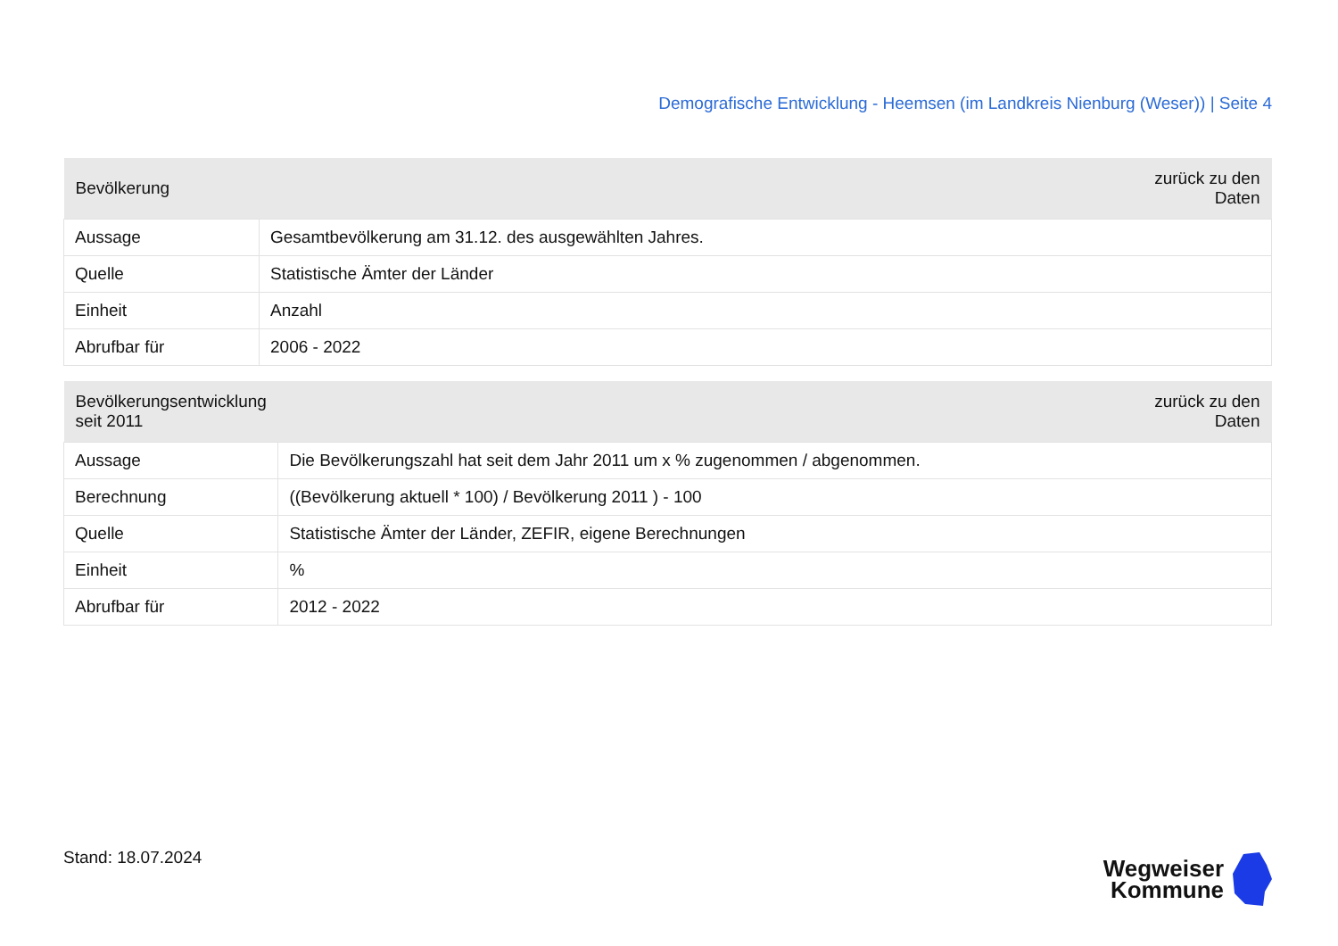Demografische Entwicklung - Heemsen (im Landkreis Nienburg (Weser)) | Seite 4
| Bevölkerung | zurück zu den Daten |
| --- | --- |
| Aussage | Gesamtbevölkerung am 31.12. des ausgewählten Jahres. |
| Quelle | Statistische Ämter der Länder |
| Einheit | Anzahl |
| Abrufbar für | 2006 - 2022 |
| Bevölkerungsentwicklung seit 2011 | zurück zu den Daten |
| --- | --- |
| Aussage | Die Bevölkerungszahl hat seit dem Jahr 2011 um x % zugenommen / abgenommen. |
| Berechnung | ((Bevölkerung aktuell * 100) / Bevölkerung 2011 ) - 100 |
| Quelle | Statistische Ämter der Länder, ZEFIR, eigene Berechnungen |
| Einheit | % |
| Abrufbar für | 2012 - 2022 |
Stand: 18.07.2024
Wegweiser
Kommune